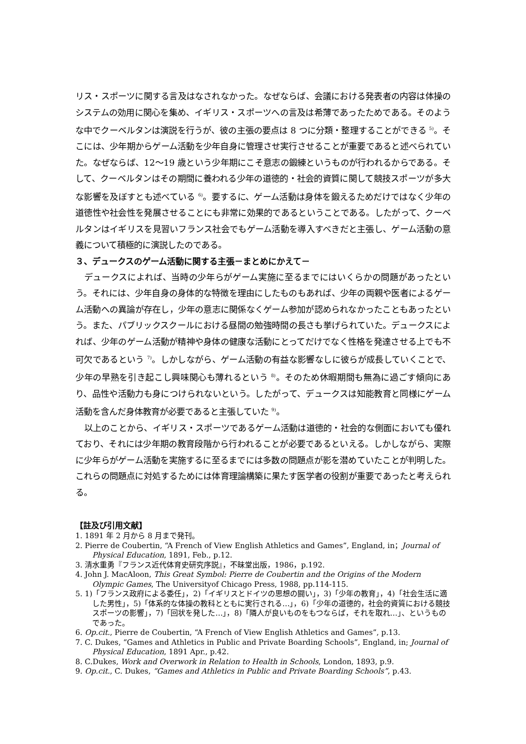リス・スポーツに関する言及はなされなかった。なぜならば、会議における発表者の内容は体操のシステムの効用に関心を集め、イギリス・スポーツへの言及は希薄であったためである。そのような中でクーベルタンは演説を行うが、彼の主張の要点は 8 つに分類・整理することができる <sup>5)</sup>。そこには、少年期からゲーム活動を少年自身に管理させ実行させることが重要であると述べられていた。なぜならば、12～19 歳という少年期にこそ意志の鍛練というものが行われるからである。そして、クーベルタンはその期間に養われる少年の道徳的・社会的資質に関して競技スポーツが多大な影響を及ぼすとも述べている <sup>6)</sup>。要するに、ゲーム活動は身体を鍛えるためだけではなく少年の道徳性や社会性を発展させることにも非常に効果的であるということである。したがって、クーベルタンはイギリスを見習いフランス社会でもゲーム活動を導入すべきだと主張し、ゲーム活動の意義について積極的に演説したのである。
３、デュークスのゲーム活動に関する主張－まとめにかえて－
デュークスによれば、当時の少年らがゲーム実施に至るまでにはいくらかの問題があったという。それには、少年自身の身体的な特徴を理由にしたものもあれば、少年の両親や医者によるゲーム活動への異論が存在し，少年の意志に関係なくゲーム参加が認められなかったこともあったという。また、パブリックスクールにおける昼間の勉強時間の長さも挙げられていた。デュークスによれば、少年のゲーム活動が精神や身体の健康な活動にとってだけでなく性格を発達させる上でも不可欠であるという <sup>7)</sup>。しかしながら、ゲーム活動の有益な影響なしに彼らが成長していくことで、少年の早熟を引き起こし興味関心も薄れるという <sup>8)</sup>。そのため休暇期間も無為に過ごす傾向にあり、品性や活動力も身につけられないという。したがって、デュークスは知能教育と同様にゲーム活動を含んだ身体教育が必要であると主張していた <sup>9)</sup>。
以上のことから、イギリス・スポーツであるゲーム活動は道徳的・社会的な側面においても優れており、それには少年期の教育段階から行われることが必要であるといえる。しかしながら、実際に少年らがゲーム活動を実施するに至るまでには多数の問題点が影を潜めていたことが判明した。これらの問題点に対処するためには体育理論構築に果たす医学者の役割が重要であったと考えられる。
【註及び引用文献】
1. 1891 年 2 月から 8 月まで発刊。
2. Pierre de Coubertin, “A French of View English Athletics and Games”, England, in；Journal of Physical Education, 1891, Feb., p.12.
3. 清水重勇『フランス近代体育史研究序説』，不昧堂出版，1986，p.192.
4. John J. MacAloon, This Great Symbol: Pierre de Coubertin and the Origins of the Modern Olympic Games, The Universityof Chicago Press, 1988, pp.114-115.
5. 1)「フランス政府による委任」，2)「イギリスとドイツの思想の闘い」，3)「少年の教育」，4)「社会生活に適した男性」，5)「体系的な体操の教科とともに実行される…」，6)「少年の道徳的，社会的資質における競技スポーツの影響」，7)「回状を発した…」，8)「隣人が良いものをもつならば，それを取れ…」、というものであった。
6. Op.cit., Pierre de Coubertin, “A French of View English Athletics and Games”, p.13.
7. C. Dukes, “Games and Athletics in Public and Private Boarding Schools”, England, in; Journal of Physical Education, 1891 Apr., p.42.
8. C.Dukes, Work and Overwork in Relation to Health in Schools, London, 1893, p.9.
9. Op.cit., C. Dukes, “Games and Athletics in Public and Private Boarding Schools”, p.43.